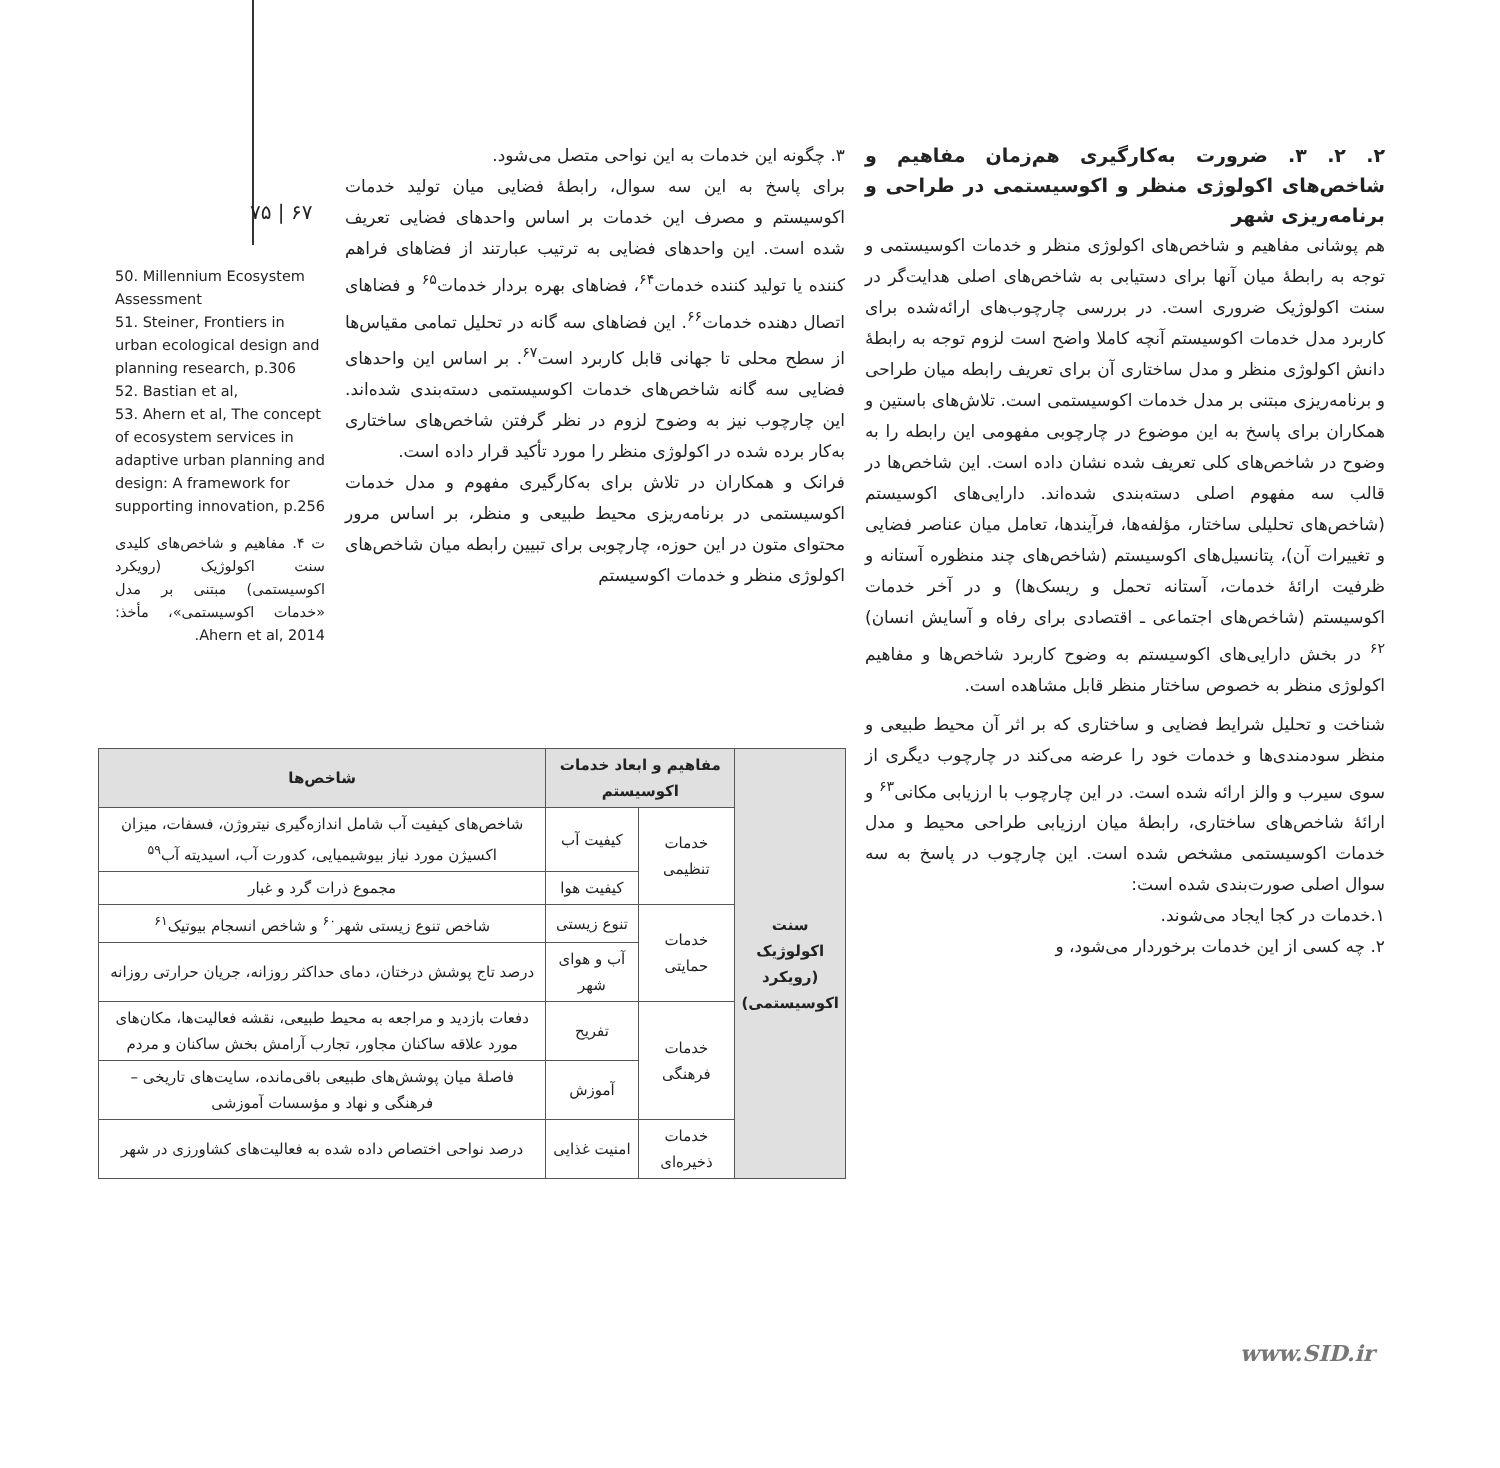۷۵ | ۶۷
۲. ۲. ۳. ضرورت به‌کارگیری هم‌زمان مفاهیم و شاخص‌های اکولوژی منظر و اکوسیستمی در طراحی و برنامه‌ریزی شهر
هم پوشانی مفاهیم و شاخص‌های اکولوژی منظر و خدمات اکوسیستمی و توجه به رابطهٔ میان آنها برای دستیابی به شاخص‌های اصلی هدایت‌گر در سنت اکولوژیک ضروری است. در بررسی چارچوب‌های ارائه‌شده برای کاربرد مدل خدمات اکوسیستم آنچه کاملا واضح است لزوم توجه به رابطهٔ دانش اکولوژی منظر و مدل ساختاری آن برای تعریف رابطه میان طراحی و برنامه‌ریزی مبتنی بر مدل خدمات اکوسیستمی است. تلاش‌های باستین و همکاران برای پاسخ به این موضوع در چارچوبی مفهومی این رابطه را به وضوح در شاخص‌های کلی تعریف شده نشان داده است. این شاخص‌ها در قالب سه مفهوم اصلی دسته‌بندی شده‌اند. دارایی‌های اکوسیستم (شاخص‌های تحلیلی ساختار، مؤلفه‌ها، فرآیندها، تعامل میان عناصر فضایی و تغییرات آن)، پتانسیل‌های اکوسیستم (شاخص‌های چند منظوره آستانه و ظرفیت ارائهٔ خدمات، آستانه تحمل و ریسک‌ها) و در آخر خدمات اکوسیستم (شاخص‌های اجتماعی ـ اقتصادی برای رفاه و آسایش انسان) <sup>۶۲</sup> در بخش دارایی‌های اکوسیستم به وضوح کاربرد شاخص‌ها و مفاهیم اکولوژی منظر به خصوص ساختار منظر قابل مشاهده است.
شناخت و تحلیل شرایط فضایی و ساختاری که بر اثر آن محیط طبیعی و منظر سودمندی‌ها و خدمات خود را عرضه می‌کند در چارچوب دیگری از سوی سیرب و والز ارائه شده است. در این چارچوب با ارزیابی مکانی<sup>۶۳</sup> و ارائهٔ شاخص‌های ساختاری، رابطهٔ میان ارزیابی طراحی محیط و مدل خدمات اکوسیستمی مشخص شده است. این چارچوب در پاسخ به سه سوال اصلی صورت‌بندی شده است:
۱.خدمات در کجا ایجاد می‌شوند.
۲. چه کسی از این خدمات برخوردار می‌شود، و
۳. چگونه این خدمات به این نواحی متصل می‌شود.
برای پاسخ به این سه سوال، رابطهٔ فضایی میان تولید خدمات اکوسیستم و مصرف این خدمات بر اساس واحدهای فضایی تعریف شده است. این واحدهای فضایی به ترتیب عبارتند از فضاهای فراهم کننده یا تولید کننده خدمات<sup>۶۴</sup>، فضاهای بهره بردار خدمات<sup>۶۵</sup> و فضاهای اتصال دهنده خدمات<sup>۶۶</sup>. این فضاهای سه گانه در تحلیل تمامی مقیاس‌ها از سطح محلی تا جهانی قابل کاربرد است<sup>۶۷</sup>. بر اساس این واحدهای فضایی سه گانه شاخص‌های خدمات اکوسیستمی دسته‌بندی شده‌اند. این چارچوب نیز به وضوح لزوم در نظر گرفتن شاخص‌های ساختاری به‌کار برده شده در اکولوژی منظر را مورد تأکید قرار داده است.
فرانک و همکاران در تلاش برای به‌کارگیری مفهوم و مدل خدمات اکوسیستمی در برنامه‌ریزی محیط طبیعی و منظر، بر اساس مرور محتوای متون در این حوزه، چارچوبی برای تبیین رابطه میان شاخص‌های اکولوژی منظر و خدمات اکوسیستم
50. Millennium Ecosystem Assessment
51. Steiner, Frontiers in urban ecological design and planning research, p.306
52. Bastian et al,
53. Ahern et al, The concept of ecosystem services in adaptive urban planning and design: A framework for supporting innovation, p.256
ت ۴. مفاهیم و شاخص‌های کلیدی سنت اکولوژیک (رویکرد اکوسیستمی) مبتنی بر مدل «خدمات اکوسیستمی»، مأخذ: Ahern et al, 2014.
| سنت اکولوژیک (رویکرد اکوسیستمی) | مفاهیم و ابعاد خدمات اکوسیستم | | شاخص‌ها |
| | خدمات تنظیمی | کیفیت آب | شاخص‌های کیفیت آب شامل اندازه‌گیری نیتروژن، فسفات، میزان اکسیژن مورد نیاز بیوشیمیایی، کدورت آب، اسیدیته آب<sup>۵۹</sup> |
| | | کیفیت هوا | مجموع ذرات گرد و غبار |
| | خدمات حمایتی | تنوع زیستی | شاخص تنوع زیستی شهر<sup>۶۰</sup> و شاخص انسجام بیوتیک<sup>۶۱</sup> |
| | | آب و هوای شهر | درصد تاج پوشش درختان، دمای حداکثر روزانه، جریان حرارتی روزانه |
| | خدمات فرهنگی | تفریح | دفعات بازدید و مراجعه به محیط طبیعی، نقشه فعالیت‌ها، مکان‌های مورد علاقه ساکنان مجاور، تجارب آرامش بخش ساکنان و مردم |
| | | آموزش | فاصلهٔ میان پوشش‌های طبیعی باقی‌مانده، سایت‌های تاریخی – فرهنگی و نهاد و مؤسسات آموزشی |
| | خدمات ذخیره‌ای | امنیت غذایی | درصد نواحی اختصاص داده شده به فعالیت‌های کشاورزی در شهر |
www.SID.ir